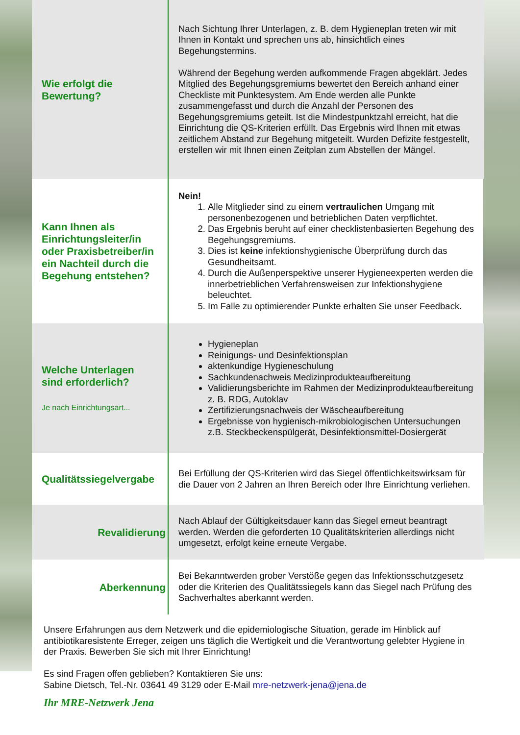| Wie erfolgt die Bewertung? | Nach Sichtung Ihrer Unterlagen, z. B. dem Hygieneplan treten wir mit Ihnen in Kontakt und sprechen uns ab, hinsichtlich eines Begehungstermins. Während der Begehung werden aufkommende Fragen abgeklärt. Jedes Mitglied des Begehungsgremiums bewertet den Bereich anhand einer Checkliste mit Punktesystem. Am Ende werden alle Punkte zusammengefasst und durch die Anzahl der Personen des Begehungsgremiums geteilt. Ist die Mindestpunktzahl erreicht, hat die Einrichtung die QS-Kriterien erfüllt. Das Ergebnis wird Ihnen mit etwas zeitlichem Abstand zur Begehung mitgeteilt. Wurden Defizite festgestellt, erstellen wir mit Ihnen einen Zeitplan zum Abstellen der Mängel. |
| Kann Ihnen als Einrichtungsleiter/in oder Praxisbetreiber/in ein Nachteil durch die Begehung entstehen? | Nein! 1. Alle Mitglieder sind zu einem vertraulichen Umgang mit personenbezogenen und betrieblichen Daten verpflichtet. 2. Das Ergebnis beruht auf einer checklistenbasierten Begehung des Begehungsgremiums. 3. Dies ist keine infektionshygienische Überprüfung durch das Gesundheitsamt. 4. Durch die Außenperspektive unserer Hygieneexperten werden die innerbetrieblichen Verfahrensweisen zur Infektionshygiene beleuchtet. 5. Im Falle zu optimierender Punkte erhalten Sie unser Feedback. |
| Welche Unterlagen sind erforderlich? Je nach Einrichtungsart... | Hygieneplan Reinigungs- und Desinfektionsplan aktenkundige Hygieneschulung Sachkundenachweis Medizinprodukteaufbereitung Validierungsberichte im Rahmen der Medizinprodukteaufbereitung z. B. RDG, Autoklav Zertifizierungsnachweis der Wäscheaufbereitung Ergebnisse von hygienisch-mikrobiologischen Untersuchungen z.B. Steckbeckenspülgerät, Desinfektionsmittel-Dosiergerät |
| Qualitätssiegelvergabe | Bei Erfüllung der QS-Kriterien wird das Siegel öffentlichkeitswirksam für die Dauer von 2 Jahren an Ihren Bereich oder Ihre Einrichtung verliehen. |
| Revalidierung | Nach Ablauf der Gültigkeitsdauer kann das Siegel erneut beantragt werden. Werden die geforderten 10 Qualitätskriterien allerdings nicht umgesetzt, erfolgt keine erneute Vergabe. |
| Aberkennung | Bei Bekanntwerden grober Verstöße gegen das Infektionsschutzgesetz oder die Kriterien des Qualitätssiegels kann das Siegel nach Prüfung des Sachverhaltes aberkannt werden. |
Unsere Erfahrungen aus dem Netzwerk und die epidemiologische Situation, gerade im Hinblick auf antibiotikaresistente Erreger, zeigen uns täglich die Wertigkeit und die Verantwortung gelebter Hygiene in der Praxis. Bewerben Sie sich mit Ihrer Einrichtung!
Es sind Fragen offen geblieben? Kontaktieren Sie uns:
Sabine Dietsch, Tel.-Nr. 03641 49 3129 oder E-Mail mre-netzwerk-jena@jena.de
Ihr MRE-Netzwerk Jena